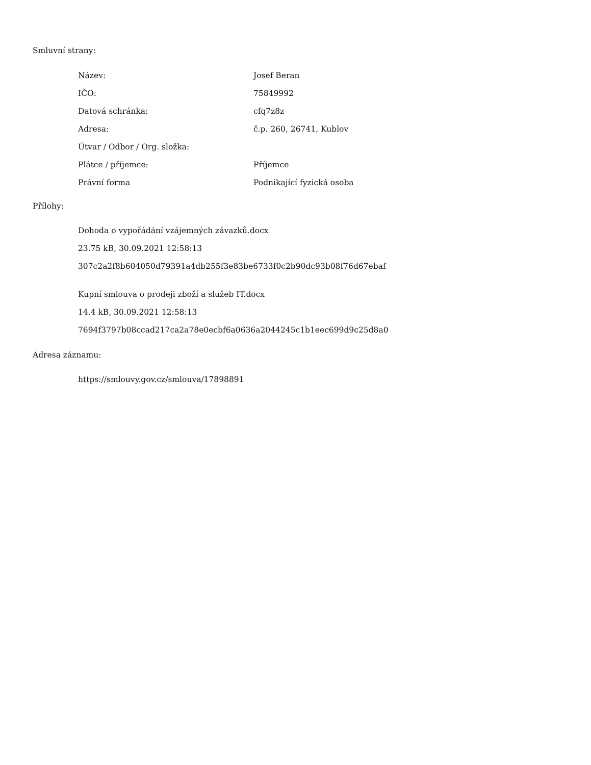Smluvní strany:
| Název: | Josef Beran |
| IČO: | 75849992 |
| Datová schránka: | cfq7z8z |
| Adresa: | č.p. 260, 26741, Kublov |
| Útvar / Odbor / Org. složka: | |
| Plátce / příjemce: | Příjemce |
| Právní forma | Podnikající fyzická osoba |
Přílohy:
Dohoda o vypořádání vzájemných závazků.docx
23.75 kB, 30.09.2021 12:58:13
307c2a2f8b604050d79391a4db255f3e83be6733f0c2b90dc93b08f76d67ebaf
Kupní smlouva o prodeji zboží a služeb IT.docx
14.4 kB, 30.09.2021 12:58:13
7694f3797b08ccad217ca2a78e0ecbf6a0636a2044245c1b1eec699d9c25d8a0
Adresa záznamu:
https://smlouvy.gov.cz/smlouva/17898891